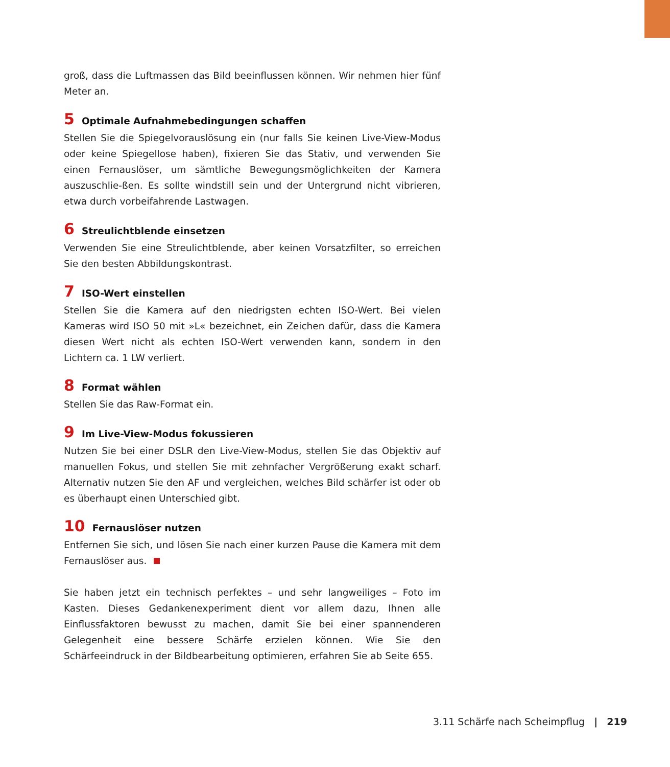groß, dass die Luftmassen das Bild beeinflussen können. Wir nehmen hier fünf Meter an.
5 Optimale Aufnahmebedingungen schaffen
Stellen Sie die Spiegelvorauslösung ein (nur falls Sie keinen Live-View-Modus oder keine Spiegellose haben), fixieren Sie das Stativ, und verwenden Sie einen Fernauslöser, um sämtliche Bewegungsmöglichkeiten der Kamera auszuschlie-ßen. Es sollte windstill sein und der Untergrund nicht vibrieren, etwa durch vorbeifahrende Lastwagen.
6 Streulichtblende einsetzen
Verwenden Sie eine Streulichtblende, aber keinen Vorsatzfilter, so erreichen Sie den besten Abbildungskontrast.
7 ISO-Wert einstellen
Stellen Sie die Kamera auf den niedrigsten echten ISO-Wert. Bei vielen Kameras wird ISO 50 mit »L« bezeichnet, ein Zeichen dafür, dass die Kamera diesen Wert nicht als echten ISO-Wert verwenden kann, sondern in den Lichtern ca. 1 LW verliert.
8 Format wählen
Stellen Sie das Raw-Format ein.
9 Im Live-View-Modus fokussieren
Nutzen Sie bei einer DSLR den Live-View-Modus, stellen Sie das Objektiv auf manuellen Fokus, und stellen Sie mit zehnfacher Vergrößerung exakt scharf. Alternativ nutzen Sie den AF und vergleichen, welches Bild schärfer ist oder ob es überhaupt einen Unterschied gibt.
10 Fernauslöser nutzen
Entfernen Sie sich, und lösen Sie nach einer kurzen Pause die Kamera mit dem Fernauslöser aus.
Sie haben jetzt ein technisch perfektes – und sehr langweiliges – Foto im Kasten. Dieses Gedankenexperiment dient vor allem dazu, Ihnen alle Einflussfaktoren bewusst zu machen, damit Sie bei einer spannenderen Gelegenheit eine bessere Schärfe erzielen können. Wie Sie den Schärfeeindruck in der Bildbearbeitung optimieren, erfahren Sie ab Seite 655.
3.11 Schärfe nach Scheimpflug | 219